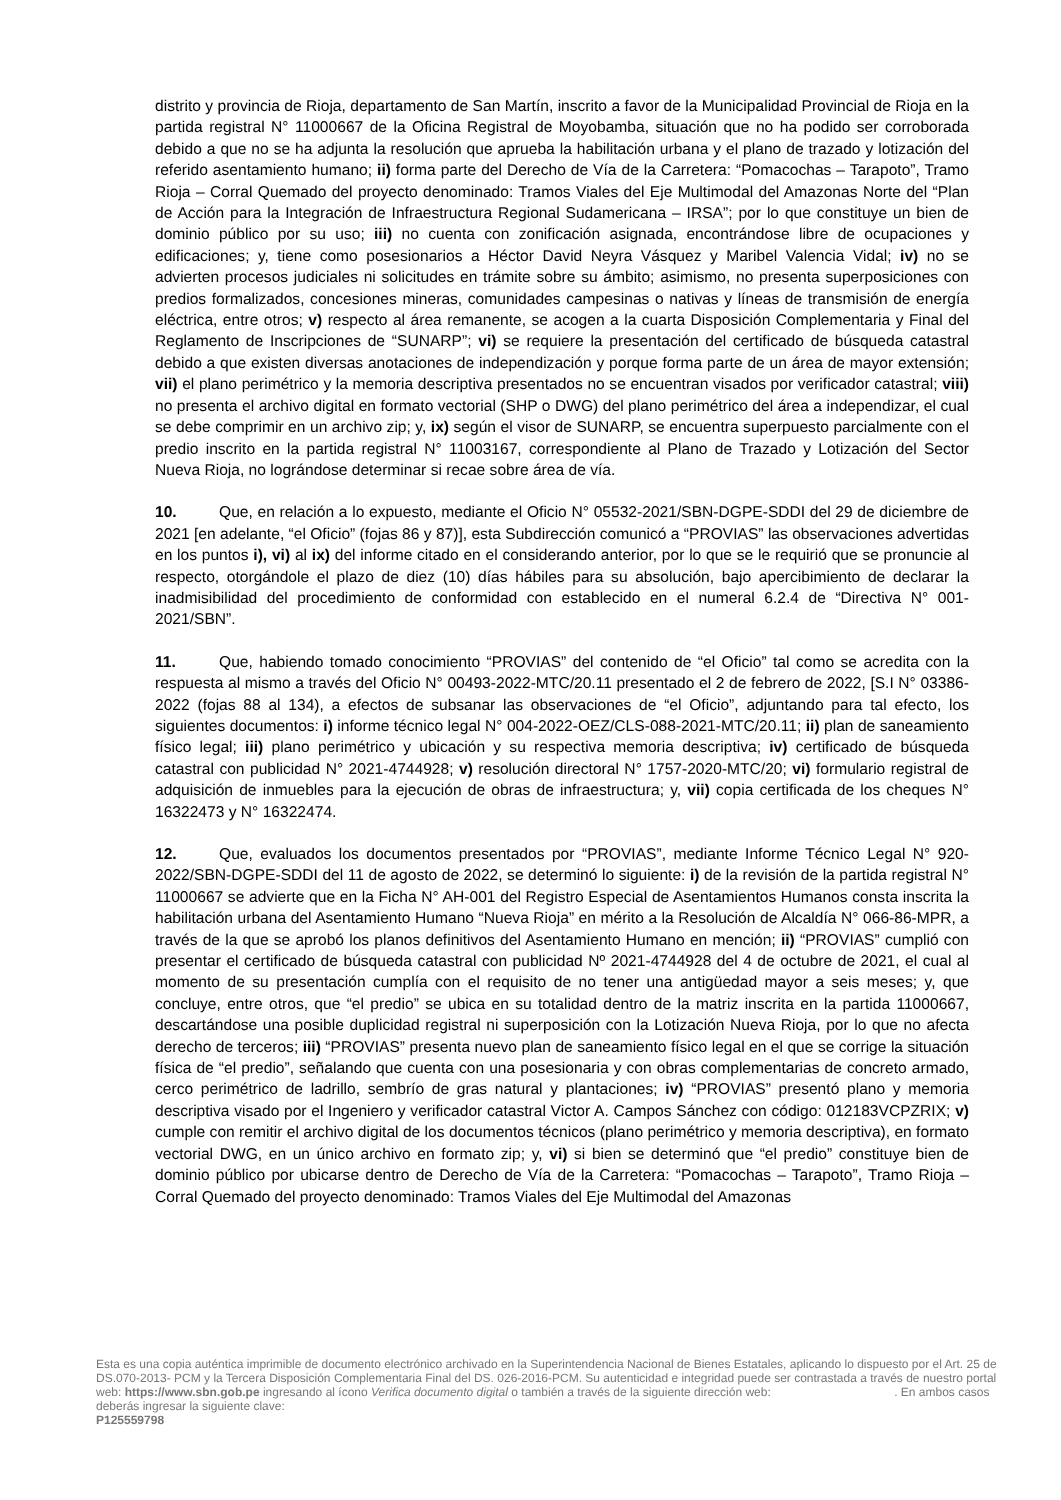distrito y provincia de Rioja, departamento de San Martín, inscrito a favor de la Municipalidad Provincial de Rioja en la partida registral N° 11000667 de la Oficina Registral de Moyobamba, situación que no ha podido ser corroborada debido a que no se ha adjunta la resolución que aprueba la habilitación urbana y el plano de trazado y lotización del referido asentamiento humano; ii) forma parte del Derecho de Vía de la Carretera: “Pomacochas – Tarapoto”, Tramo Rioja – Corral Quemado del proyecto denominado: Tramos Viales del Eje Multimodal del Amazonas Norte del “Plan de Acción para la Integración de Infraestructura Regional Sudamericana – IRSA”; por lo que constituye un bien de dominio público por su uso; iii) no cuenta con zonificación asignada, encontrándose libre de ocupaciones y edificaciones; y, tiene como posesionarios a Héctor David Neyra Vásquez y Maribel Valencia Vidal; iv) no se advierten procesos judiciales ni solicitudes en trámite sobre su ámbito; asimismo, no presenta superposiciones con predios formalizados, concesiones mineras, comunidades campesinas o nativas y líneas de transmisión de energía eléctrica, entre otros; v) respecto al área remanente, se acogen a la cuarta Disposición Complementaria y Final del Reglamento de Inscripciones de “SUNARP”; vi) se requiere la presentación del certificado de búsqueda catastral debido a que existen diversas anotaciones de independización y porque forma parte de un área de mayor extensión; vii) el plano perimétrico y la memoria descriptiva presentados no se encuentran visados por verificador catastral; viii) no presenta el archivo digital en formato vectorial (SHP o DWG) del plano perimétrico del área a independizar, el cual se debe comprimir en un archivo zip; y, ix) según el visor de SUNARP, se encuentra superpuesto parcialmente con el predio inscrito en la partida registral N° 11003167, correspondiente al Plano de Trazado y Lotización del Sector Nueva Rioja, no lográndose determinar si recae sobre área de vía.
10. Que, en relación a lo expuesto, mediante el Oficio N° 05532-2021/SBN-DGPE-SDDI del 29 de diciembre de 2021 [en adelante, “el Oficio” (fojas 86 y 87)], esta Subdirección comunicó a “PROVIAS” las observaciones advertidas en los puntos i), vi) al ix) del informe citado en el considerando anterior, por lo que se le requirió que se pronuncie al respecto, otorgándole el plazo de diez (10) días hábiles para su absolución, bajo apercibimiento de declarar la inadmisibilidad del procedimiento de conformidad con establecido en el numeral 6.2.4 de “Directiva N° 001-2021/SBN”.
11. Que, habiendo tomado conocimiento “PROVIAS” del contenido de “el Oficio” tal como se acredita con la respuesta al mismo a través del Oficio N° 00493-2022-MTC/20.11 presentado el 2 de febrero de 2022, [S.I N° 03386-2022 (fojas 88 al 134), a efectos de subsanar las observaciones de “el Oficio”, adjuntando para tal efecto, los siguientes documentos: i) informe técnico legal N° 004-2022-OEZ/CLS-088-2021-MTC/20.11; ii) plan de saneamiento físico legal; iii) plano perimétrico y ubicación y su respectiva memoria descriptiva; iv) certificado de búsqueda catastral con publicidad N° 2021-4744928; v) resolución directoral N° 1757-2020-MTC/20; vi) formulario registral de adquisición de inmuebles para la ejecución de obras de infraestructura; y, vii) copia certificada de los cheques N° 16322473 y N° 16322474.
12. Que, evaluados los documentos presentados por “PROVIAS”, mediante Informe Técnico Legal N° 920-2022/SBN-DGPE-SDDI del 11 de agosto de 2022, se determinó lo siguiente: i) de la revisión de la partida registral N° 11000667 se advierte que en la Ficha N° AH-001 del Registro Especial de Asentamientos Humanos consta inscrita la habilitación urbana del Asentamiento Humano “Nueva Rioja” en mérito a la Resolución de Alcaldía N° 066-86-MPR, a través de la que se aprobó los planos definitivos del Asentamiento Humano en mención; ii) “PROVIAS” cumplió con presentar el certificado de búsqueda catastral con publicidad Nº 2021-4744928 del 4 de octubre de 2021, el cual al momento de su presentación cumplía con el requisito de no tener una antigüedad mayor a seis meses; y, que concluye, entre otros, que “el predio” se ubica en su totalidad dentro de la matriz inscrita en la partida 11000667, descartándose una posible duplicidad registral ni superposición con la Lotización Nueva Rioja, por lo que no afecta derecho de terceros; iii) “PROVIAS” presenta nuevo plan de saneamiento físico legal en el que se corrige la situación física de “el predio”, señalando que cuenta con una posesionaria y con obras complementarias de concreto armado, cerco perimétrico de ladrillo, sembrío de gras natural y plantaciones; iv) “PROVIAS” presentó plano y memoria descriptiva visado por el Ingeniero y verificador catastral Victor A. Campos Sánchez con código: 012183VCPZRIX; v) cumple con remitir el archivo digital de los documentos técnicos (plano perimétrico y memoria descriptiva), en formato vectorial DWG, en un único archivo en formato zip; y, vi) si bien se determinó que “el predio” constituye bien de dominio público por ubicarse dentro de Derecho de Vía de la Carretera: “Pomacochas – Tarapoto”, Tramo Rioja – Corral Quemado del proyecto denominado: Tramos Viales del Eje Multimodal del Amazonas
Esta es una copia auténtica imprimible de documento electrónico archivado en la Superintendencia Nacional de Bienes Estatales, aplicando lo dispuesto por el Art. 25 de DS.070-2013- PCM y la Tercera Disposición Complementaria Final del DS. 026-2016-PCM. Su autenticidad e integridad puede ser contrastada a través de nuestro portal web: https://www.sbn.gob.pe ingresando al ícono Verifica documento digital o también a través de la siguiente dirección web: . En ambos casos deberás ingresar la siguiente clave:
P125559798